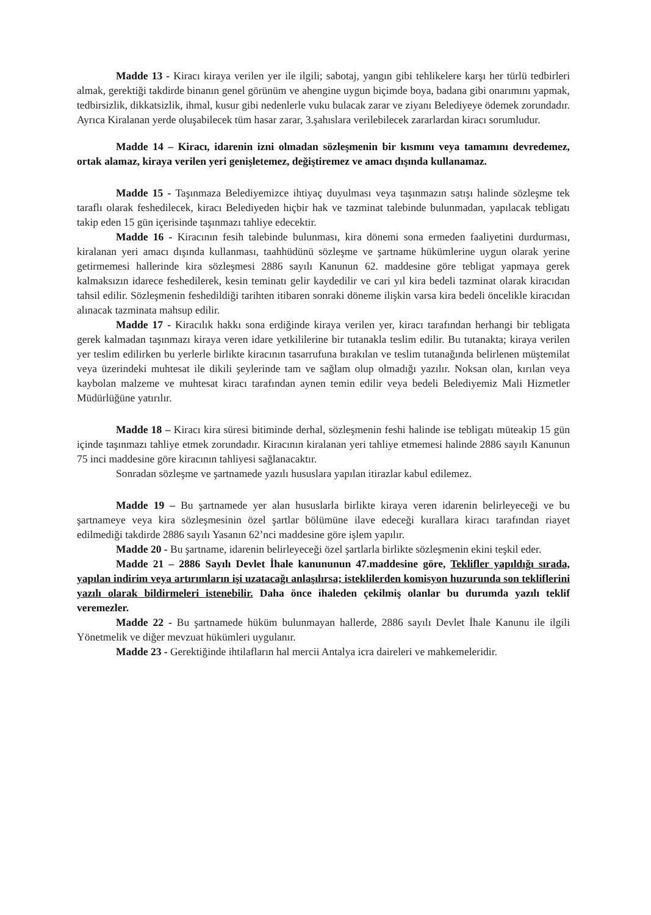Madde 13 - Kiracı kiraya verilen yer ile ilgili; sabotaj, yangın gibi tehlikelere karşı her türlü tedbirleri almak, gerektiği takdirde binanın genel görünüm ve ahengine uygun biçimde boya, badana gibi onarımını yapmak, tedbirsizlik, dikkatsizlik, ihmal, kusur gibi nedenlerle vuku bulacak zarar ve ziyanı Belediyeye ödemek zorundadır. Ayrıca Kiralanan yerde oluşabilecek tüm hasar zarar, 3.şahıslara verilebilecek zararlardan kiracı sorumludur.
Madde 14 – Kiracı, idarenin izni olmadan sözleşmenin bir kısmını veya tamamını devredemez, ortak alamaz, kiraya verilen yeri genişletemez, değiştiremez ve amacı dışında kullanamaz.
Madde 15 - Taşınmaza Belediyemizce ihtiyaç duyulması veya taşınmazın satışı halinde sözleşme tek taraflı olarak feshedilecek, kiracı Belediyeden hiçbir hak ve tazminat talebinde bulunmadan, yapılacak tebligatı takip eden 15 gün içerisinde taşınmazı tahliye edecektir.
Madde 16 - Kiracının fesih talebinde bulunması, kira dönemi sona ermeden faaliyetini durdurması, kiralanan yeri amacı dışında kullanması, taahhüdünü sözleşme ve şartname hükümlerine uygun olarak yerine getirmemesi hallerinde kira sözleşmesi 2886 sayılı Kanunun 62. maddesine göre tebligat yapmaya gerek kalmaksızın idarece feshedilerek, kesin teminatı gelir kaydedilir ve cari yıl kira bedeli tazminat olarak kiracıdan tahsil edilir. Sözleşmenin feshedildiği tarihten itibaren sonraki döneme ilişkin varsa kira bedeli öncelikle kiracıdan alınacak tazminata mahsup edilir.
Madde 17 - Kiracılık hakkı sona erdiğinde kiraya verilen yer, kiracı tarafından herhangi bir tebligata gerek kalmadan taşınmazı kiraya veren idare yetkililerine bir tutanakla teslim edilir. Bu tutanakta; kiraya verilen yer teslim edilirken bu yerlerle birlikte kiracının tasarrufuna bırakılan ve teslim tutanağında belirlenen müştemilat veya üzerindeki muhtesat ile dikili şeylerinde tam ve sağlam olup olmadığı yazılır. Noksan olan, kırılan veya kaybolan malzeme ve muhtesat kiracı tarafından aynen temin edilir veya bedeli Belediyemiz Mali Hizmetler Müdürlüğüne yatırılır.
Madde 18 – Kiracı kira süresi bitiminde derhal, sözleşmenin feshi halinde ise tebligatı müteakip 15 gün içinde taşınmazı tahliye etmek zorundadır. Kiracının kiralanan yeri tahliye etmemesi halinde 2886 sayılı Kanunun 75 inci maddesine göre kiracının tahliyesi sağlanacaktır.
Sonradan sözleşme ve şartnamede yazılı hususlara yapılan itirazlar kabul edilemez.
Madde 19 – Bu şartnamede yer alan hususlarla birlikte kiraya veren idarenin belirleyeceği ve bu şartnameye veya kira sözleşmesinin özel şartlar bölümüne ilave edeceği kurallara kiracı tarafından riayet edilmediği takdirde 2886 sayılı Yasanın 62’nci maddesine göre işlem yapılır.
Madde 20 - Bu şartname, idarenin belirleyeceği özel şartlarla birlikte sözleşmenin ekini teşkil eder.
Madde 21 – 2886 Sayılı Devlet İhale kanununun 47.maddesine göre, Teklifler yapıldığı sırada, yapılan indirim veya artırımların işi uzatacağı anlaşılırsa; isteklilerden komisyon huzurunda son tekliflerini yazılı olarak bildirmeleri istenebilir. Daha önce ihaleden çekilmiş olanlar bu durumda yazılı teklif veremezler.
Madde 22 - Bu şartnamede hüküm bulunmayan hallerde, 2886 sayılı Devlet İhale Kanunu ile ilgili Yönetmelik ve diğer mevzuat hükümleri uygulanır.
Madde 23 - Gerektiğinde ihtilafların hal mercii Antalya icra daireleri ve mahkemeleridir.